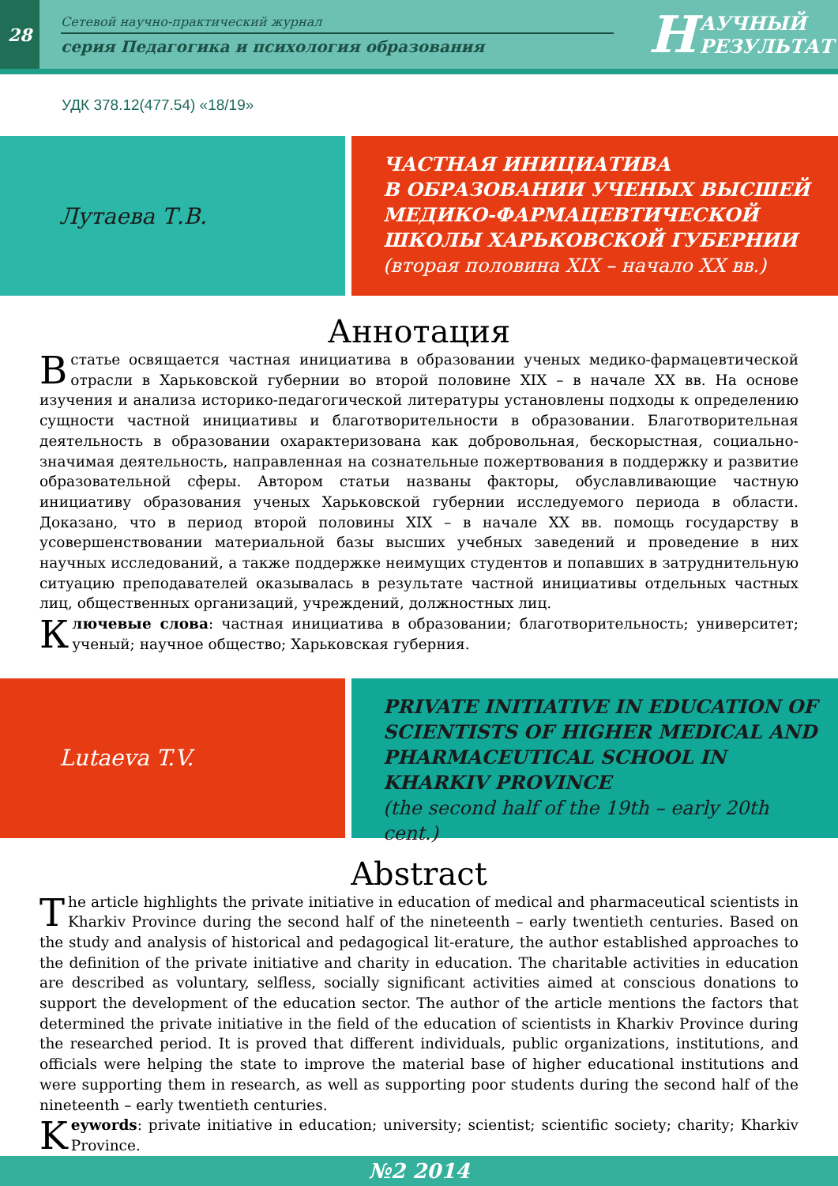28
Сетевой научно-практический журнал
серия Педагогика и психология образования
Н АУЧНЫЙ
РЕЗУЛЬТАТ
УДК 378.12(477.54) «18/19»
Лутаева Т.В.
ЧАСТНАЯ ИНИЦИАТИВА
В ОБРАЗОВАНИИ УЧЕНЫХ ВЫСШЕЙ МЕДИКО-ФАРМАЦЕВТИЧЕСКОЙ ШКОЛЫ ХАРЬКОВСКОЙ ГУБЕРНИИ
(вторая половина XIX – начало XX вв.)
Аннотация
Встатье освящается частная инициатива в образовании ученых медико-фармацевтической отрасли в Харьковской губернии во второй половине XIX – в начале XX вв. На основе изучения и анализа историко-педагогической литературы установлены подходы к определению сущности частной инициативы и благотворительности в образовании. Благотворительная деятельность в образовании охарактеризована как добровольная, бескорыстная, социально-значимая деятельность, направленная на сознательные пожертвования в поддержку и развитие образовательной сферы. Автором статьи названы факторы, обуславливающие частную инициативу образования ученых Харьковской губернии исследуемого периода в области. Доказано, что в период второй половины XIX – в начале XX вв. помощь государству в усовершенствовании материальной базы высших учебных заведений и проведение в них научных исследований, а также поддержке неимущих студентов и попавших в затруднительную ситуацию преподавателей оказывалась в результате частной инициативы отдельных частных лиц, общественных организаций, учреждений, должностных лиц.
Ключевые слова: частная инициатива в образовании; благотворительность; университет; ученый; научное общество; Харьковская губерния.
Lutaeva T.V.
PRIVATE INITIATIVE IN EDUCATION OF SCIENTISTS OF HIGHER MEDICAL AND PHARMACEUTICAL SCHOOL IN KHARKIV PROVINCE
(the second half of the 19th – early 20th cent.)
Abstract
The article highlights the private initiative in education of medical and pharmaceutical scientists in Kharkiv Province during the second half of the nineteenth – early twentieth centuries. Based on the study and analysis of historical and pedagogical lit-erature, the author established approaches to the definition of the private initiative and charity in education. The charitable activities in education are described as voluntary, selfless, socially significant activities aimed at conscious donations to support the development of the education sector. The author of the article mentions the factors that determined the private initiative in the field of the education of scientists in Kharkiv Province during the researched period. It is proved that different individuals, public organizations, institutions, and officials were helping the state to improve the material base of higher educational institutions and were supporting them in research, as well as supporting poor students during the second half of the nineteenth – early twentieth centuries.
Keywords: private initiative in education; university; scientist; scientific society; charity; Kharkiv Province.
№2 2014